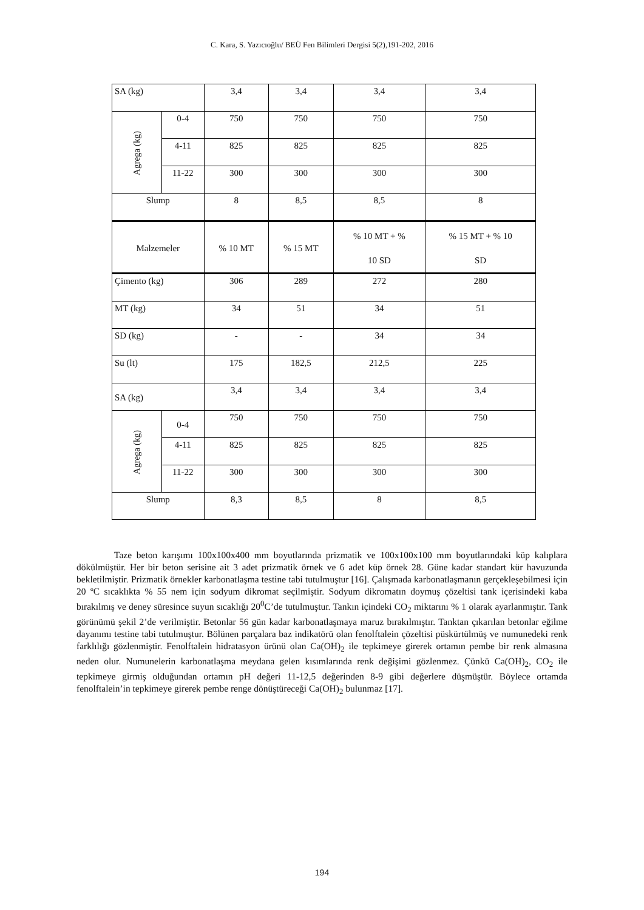C. Kara, S. Yazıcıoğlu/ BEÜ Fen Bilimleri Dergisi 5(2),191-202, 2016
| SA (kg) | | 3,4 | 3,4 | 3,4 | 3,4 |
| Agrega (kg) | 0-4 | 750 | 750 | 750 | 750 |
| | 4-11 | 825 | 825 | 825 | 825 |
| | 11-22 | 300 | 300 | 300 | 300 |
| Slump | | 8 | 8,5 | 8,5 | 8 |
| Malzemeler | | % 10 MT | % 15 MT | % 10 MT + % 10 SD | % 15 MT + % 10 SD |
| Çimento (kg) | | 306 | 289 | 272 | 280 |
| MT (kg) | | 34 | 51 | 34 | 51 |
| SD (kg) | | - | - | 34 | 34 |
| Su (lt) | | 175 | 182,5 | 212,5 | 225 |
| SA (kg) | | 3,4 | 3,4 | 3,4 | 3,4 |
| Agrega (kg) | 0-4 | 750 | 750 | 750 | 750 |
| | 4-11 | 825 | 825 | 825 | 825 |
| | 11-22 | 300 | 300 | 300 | 300 |
| Slump | | 8,3 | 8,5 | 8 | 8,5 |
Taze beton karışımı 100x100x400 mm boyutlarında prizmatik ve 100x100x100 mm boyutlarındaki küp kalıplara dökülmüştür. Her bir beton serisine ait 3 adet prizmatik örnek ve 6 adet küp örnek 28. Güne kadar standart kür havuzunda bekletilmiştir. Prizmatik örnekler karbonatlaşma testine tabi tutulmuştur [16]. Çalışmada karbonatlaşmanın gerçekleşebilmesi için 20 ºC sıcaklıkta % 55 nem için sodyum dikromat seçilmiştir. Sodyum dikromatın doymuş çözeltisi tank içerisindeki kaba bırakılmış ve deney süresince suyun sıcaklığı 20<sup>0</sup>C’de tutulmuştur. Tankın içindeki CO<sub>2</sub> miktarını % 1 olarak ayarlanmıştır. Tank görünümü şekil 2’de verilmiştir. Betonlar 56 gün kadar karbonatlaşmaya maruz bırakılmıştır. Tanktan çıkarılan betonlar eğilme dayanımı testine tabi tutulmuştur. Bölünen parçalara baz indikatörü olan fenolftalein çözeltisi püskürtülmüş ve numunedeki renk farklılığı gözlenmiştir. Fenolftalein hidratasyon ürünü olan Ca(OH)<sub>2</sub> ile tepkimeye girerek ortamın pembe bir renk almasına neden olur. Numunelerin karbonatlaşma meydana gelen kısımlarında renk değişimi gözlenmez. Çünkü Ca(OH)<sub>2</sub>, CO<sub>2</sub> ile tepkimeye girmiş olduğundan ortamın pH değeri 11-12,5 değerinden 8-9 gibi değerlere düşmüştür. Böylece ortamda fenolftalein’in tepkimeye girerek pembe renge dönüştüreceği Ca(OH)<sub>2</sub> bulunmaz [17].
194